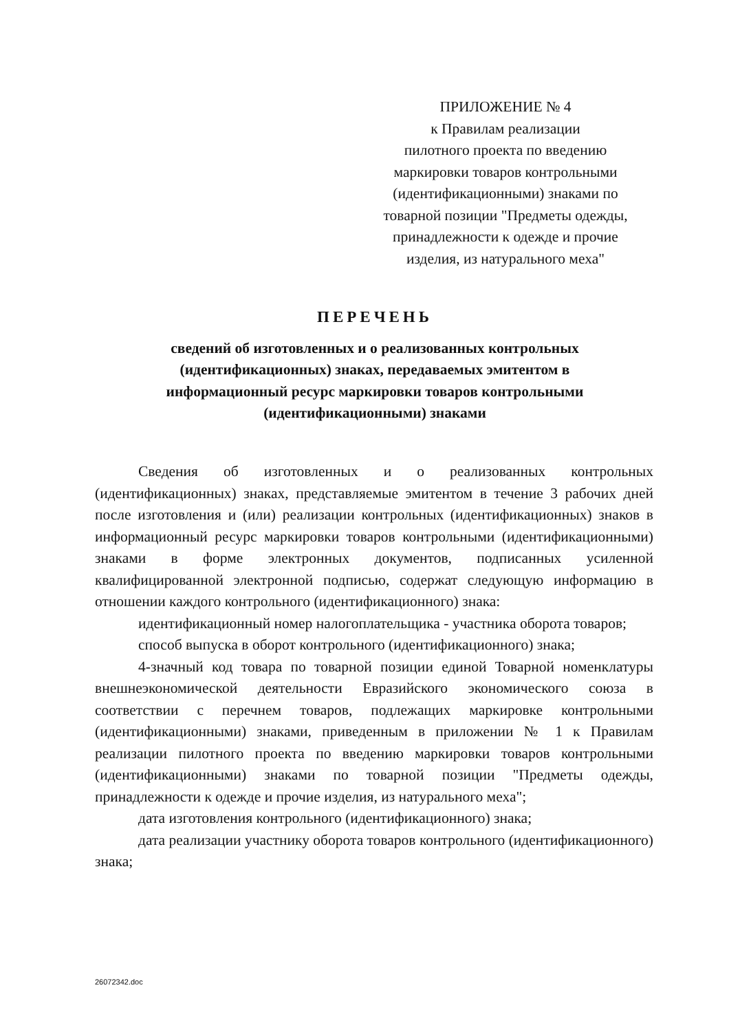ПРИЛОЖЕНИЕ № 4
к Правилам реализации
пилотного проекта по введению
маркировки товаров контрольными
(идентификационными) знаками по
товарной позиции "Предметы одежды,
принадлежности к одежде и прочие
изделия, из натурального меха"
ПЕРЕЧЕНЬ
сведений об изготовленных и о реализованных контрольных
(идентификационных) знаках, передаваемых эмитентом в
информационный ресурс маркировки товаров контрольными
(идентификационными) знаками
Сведения об изготовленных и о реализованных контрольных (идентификационных) знаках, представляемые эмитентом в течение 3 рабочих дней после изготовления и (или) реализации контрольных (идентификационных) знаков в информационный ресурс маркировки товаров контрольными (идентификационными) знаками в форме электронных документов, подписанных усиленной квалифицированной электронной подписью, содержат следующую информацию в отношении каждого контрольного (идентификационного) знака:
идентификационный номер налогоплательщика - участника оборота товаров;
способ выпуска в оборот контрольного (идентификационного) знака;
4-значный код товара по товарной позиции единой Товарной номенклатуры внешнеэкономической деятельности Евразийского экономического союза в соответствии с перечнем товаров, подлежащих маркировке контрольными (идентификационными) знаками, приведенным в приложении № 1 к Правилам реализации пилотного проекта по введению маркировки товаров контрольными (идентификационными) знаками по товарной позиции "Предметы одежды, принадлежности к одежде и прочие изделия, из натурального меха";
дата изготовления контрольного (идентификационного) знака;
дата реализации участнику оборота товаров контрольного (идентификационного) знака;
26072342.doc